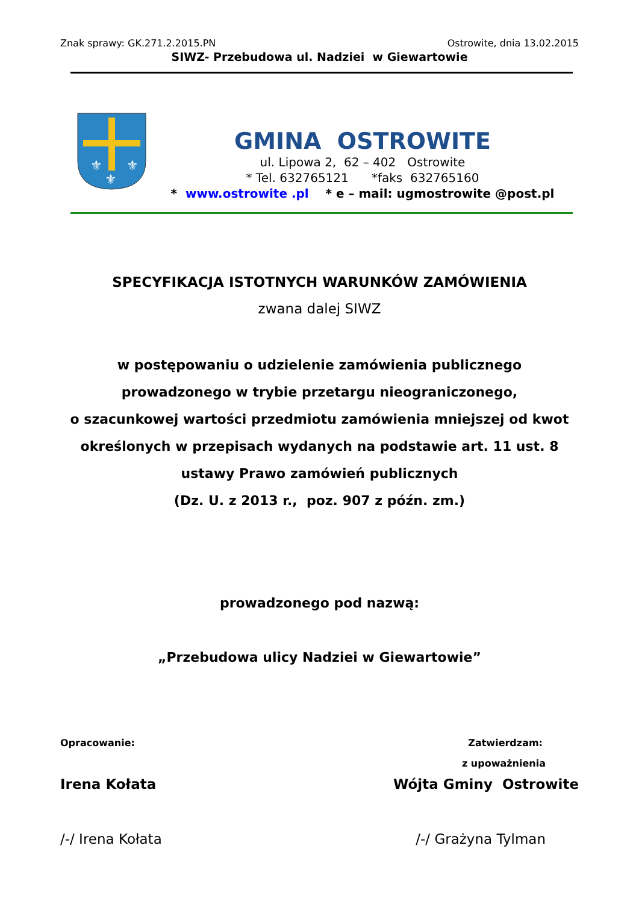Znak sprawy: GK.271.2.2015.PN Ostrowite, dnia 13.02.2015
SIWZ- Przebudowa ul. Nadziei w Giewartowie
⚜
⚜
⚜
GMINA OSTROWITE
ul. Lipowa 2, 62 – 402 Ostrowite
* Tel. 632765121 *faks 632765160
* www.ostrowite .pl * e – mail: ugmostrowite @post.pl
SPECYFIKACJA ISTOTNYCH WARUNKÓW ZAMÓWIENIA
zwana dalej SIWZ
w postępowaniu o udzielenie zamówienia publicznego
prowadzonego w trybie przetargu nieograniczonego,
o szacunkowej wartości przedmiotu zamówienia mniejszej od kwot
określonych w przepisach wydanych na podstawie art. 11 ust. 8
ustawy Prawo zamówień publicznych
(Dz. U. z 2013 r., poz. 907 z późn. zm.)
prowadzonego pod nazwą:
„Przebudowa ulicy Nadziei w Giewartowie”
Opracowanie: Zatwierdzam:
z upoważnienia
Irena Kołata Wójta Gminy Ostrowite
/-/ Irena Kołata /-/ Grażyna Tylman